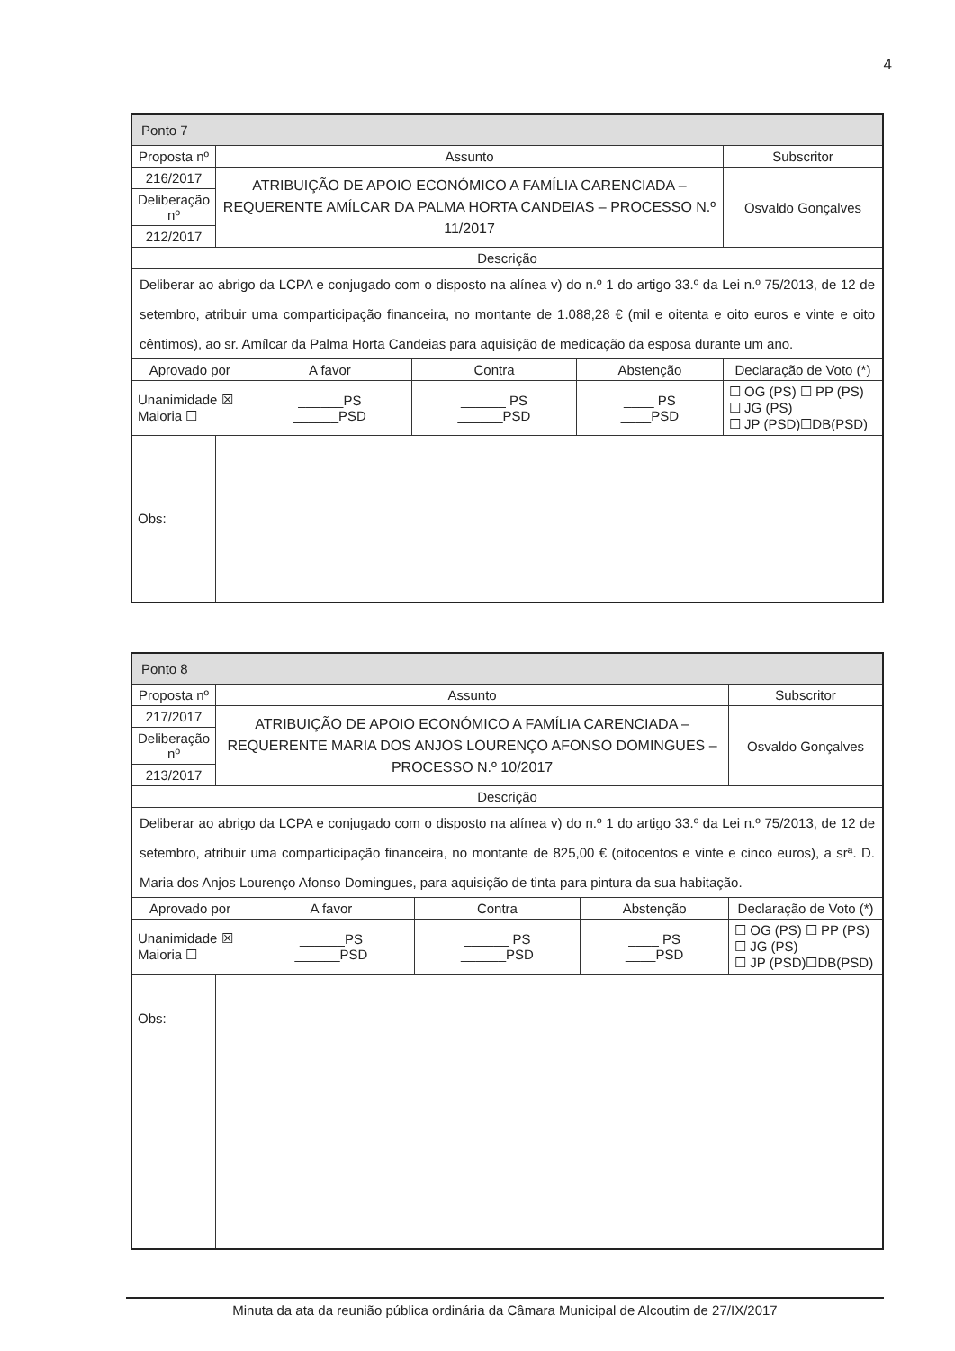4
| Ponto 7 | | | | | |
| --- | --- | --- | --- | --- | --- |
| Proposta nº | Assunto | | | | Subscritor |
| 216/2017 | ATRIBUIÇÃO DE APOIO ECONÓMICO A FAMÍLIA CARENCIADA – REQUERENTE AMÍLCAR DA PALMA HORTA CANDEIAS – PROCESSO N.º 11/2017 | | | | Osvaldo Gonçalves |
| Deliberação nº | | | | | |
| 212/2017 | | | | | |
| Descrição | | | | | |
| Deliberar ao abrigo da LCPA e conjugado com o disposto na alínea v) do n.º 1 do artigo 33.º da Lei n.º 75/2013, de 12 de setembro, atribuir uma comparticipação financeira, no montante de 1.088,28 € (mil e oitenta e oito euros e vinte e oito cêntimos), ao sr. Amílcar da Palma Horta Candeias para aquisição de medicação da esposa durante um ano. | | | | | |
| Aprovado por | | A favor | Contra | Abstenção | Declaração de Voto (*) |
| Unanimidade ☒ Maioria ☐ | | ______PS ______PSD | ______ PS ______PSD | ____ PS ____PSD | ☐ OG (PS) ☐ PP (PS) ☐ JG (PS) ☐ JP (PSD)☐DB(PSD) |
| Obs: | | | | | |
| Ponto 8 | | | | | |
| --- | --- | --- | --- | --- | --- |
| Proposta nº | Assunto | | | | Subscritor |
| 217/2017 | ATRIBUIÇÃO DE APOIO ECONÓMICO A FAMÍLIA CARENCIADA – REQUERENTE MARIA DOS ANJOS LOURENÇO AFONSO DOMINGUES – PROCESSO N.º 10/2017 | | | | Osvaldo Gonçalves |
| Deliberação nº | | | | | |
| 213/2017 | | | | | |
| Descrição | | | | | |
| Deliberar ao abrigo da LCPA e conjugado com o disposto na alínea v) do n.º 1 do artigo 33.º da Lei n.º 75/2013, de 12 de setembro, atribuir uma comparticipação financeira, no montante de 825,00 € (oitocentos e vinte e cinco euros), a srª. D. Maria dos Anjos Lourenço Afonso Domingues, para aquisição de tinta para pintura da sua habitação. | | | | | |
| Aprovado por | | A favor | Contra | Abstenção | Declaração de Voto (*) |
| Unanimidade ☒ Maioria ☐ | | ______PS ______PSD | ______ PS ______PSD | ____ PS ____PSD | ☐ OG (PS) ☐ PP (PS) ☐ JG (PS) ☐ JP (PSD)☐DB(PSD) |
| Obs: | | | | | |
Minuta da ata da reunião pública ordinária da Câmara Municipal de Alcoutim de 27/IX/2017